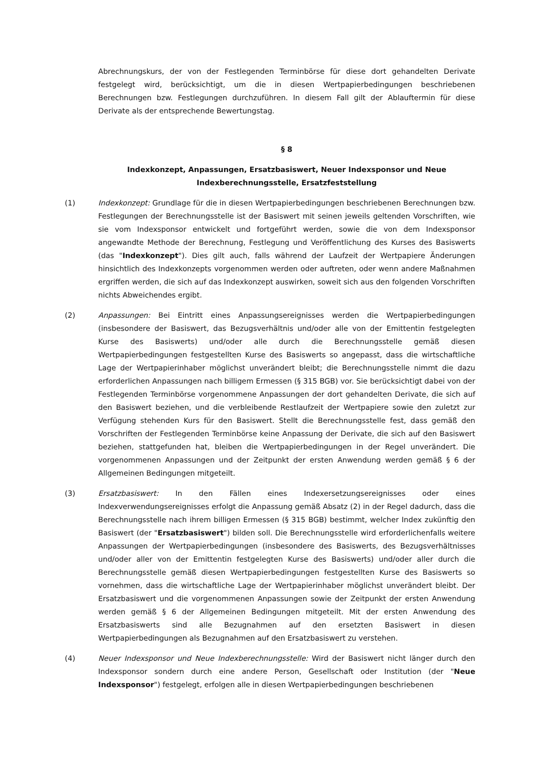Abrechnungskurs, der von der Festlegenden Terminbörse für diese dort gehandelten Derivate festgelegt wird, berücksichtigt, um die in diesen Wertpapierbedingungen beschriebenen Berechnungen bzw. Festlegungen durchzuführen. In diesem Fall gilt der Ablauftermin für diese Derivate als der entsprechende Bewertungstag.
§ 8
Indexkonzept, Anpassungen, Ersatzbasiswert, Neuer Indexsponsor und Neue Indexberechnungsstelle, Ersatzfeststellung
(1) Indexkonzept: Grundlage für die in diesen Wertpapierbedingungen beschriebenen Berechnungen bzw. Festlegungen der Berechnungsstelle ist der Basiswert mit seinen jeweils geltenden Vorschriften, wie sie vom Indexsponsor entwickelt und fortgeführt werden, sowie die von dem Indexsponsor angewandte Methode der Berechnung, Festlegung und Veröffentlichung des Kurses des Basiswerts (das "Indexkonzept"). Dies gilt auch, falls während der Laufzeit der Wertpapiere Änderungen hinsichtlich des Indexkonzepts vorgenommen werden oder auftreten, oder wenn andere Maßnahmen ergriffen werden, die sich auf das Indexkonzept auswirken, soweit sich aus den folgenden Vorschriften nichts Abweichendes ergibt.
(2) Anpassungen: Bei Eintritt eines Anpassungsereignisses werden die Wertpapierbedingungen (insbesondere der Basiswert, das Bezugsverhältnis und/oder alle von der Emittentin festgelegten Kurse des Basiswerts) und/oder alle durch die Berechnungsstelle gemäß diesen Wertpapierbedingungen festgestellten Kurse des Basiswerts so angepasst, dass die wirtschaftliche Lage der Wertpapierinhaber möglichst unverändert bleibt; die Berechnungsstelle nimmt die dazu erforderlichen Anpassungen nach billigem Ermessen (§ 315 BGB) vor. Sie berücksichtigt dabei von der Festlegenden Terminbörse vorgenommene Anpassungen der dort gehandelten Derivate, die sich auf den Basiswert beziehen, und die verbleibende Restlaufzeit der Wertpapiere sowie den zuletzt zur Verfügung stehenden Kurs für den Basiswert. Stellt die Berechnungsstelle fest, dass gemäß den Vorschriften der Festlegenden Terminbörse keine Anpassung der Derivate, die sich auf den Basiswert beziehen, stattgefunden hat, bleiben die Wertpapierbedingungen in der Regel unverändert. Die vorgenommenen Anpassungen und der Zeitpunkt der ersten Anwendung werden gemäß § 6 der Allgemeinen Bedingungen mitgeteilt.
(3) Ersatzbasiswert: In den Fällen eines Indexersetzungsereignisses oder eines Indexverwendungsereignisses erfolgt die Anpassung gemäß Absatz (2) in der Regel dadurch, dass die Berechnungsstelle nach ihrem billigen Ermessen (§ 315 BGB) bestimmt, welcher Index zukünftig den Basiswert (der "Ersatzbasiswert") bilden soll. Die Berechnungsstelle wird erforderlichenfalls weitere Anpassungen der Wertpapierbedingungen (insbesondere des Basiswerts, des Bezugsverhältnisses und/oder aller von der Emittentin festgelegten Kurse des Basiswerts) und/oder aller durch die Berechnungsstelle gemäß diesen Wertpapierbedingungen festgestellten Kurse des Basiswerts so vornehmen, dass die wirtschaftliche Lage der Wertpapierinhaber möglichst unverändert bleibt. Der Ersatzbasiswert und die vorgenommenen Anpassungen sowie der Zeitpunkt der ersten Anwendung werden gemäß § 6 der Allgemeinen Bedingungen mitgeteilt. Mit der ersten Anwendung des Ersatzbasiswerts sind alle Bezugnahmen auf den ersetzten Basiswert in diesen Wertpapierbedingungen als Bezugnahmen auf den Ersatzbasiswert zu verstehen.
(4) Neuer Indexsponsor und Neue Indexberechnungsstelle: Wird der Basiswert nicht länger durch den Indexsponsor sondern durch eine andere Person, Gesellschaft oder Institution (der "Neue Indexsponsor") festgelegt, erfolgen alle in diesen Wertpapierbedingungen beschriebenen